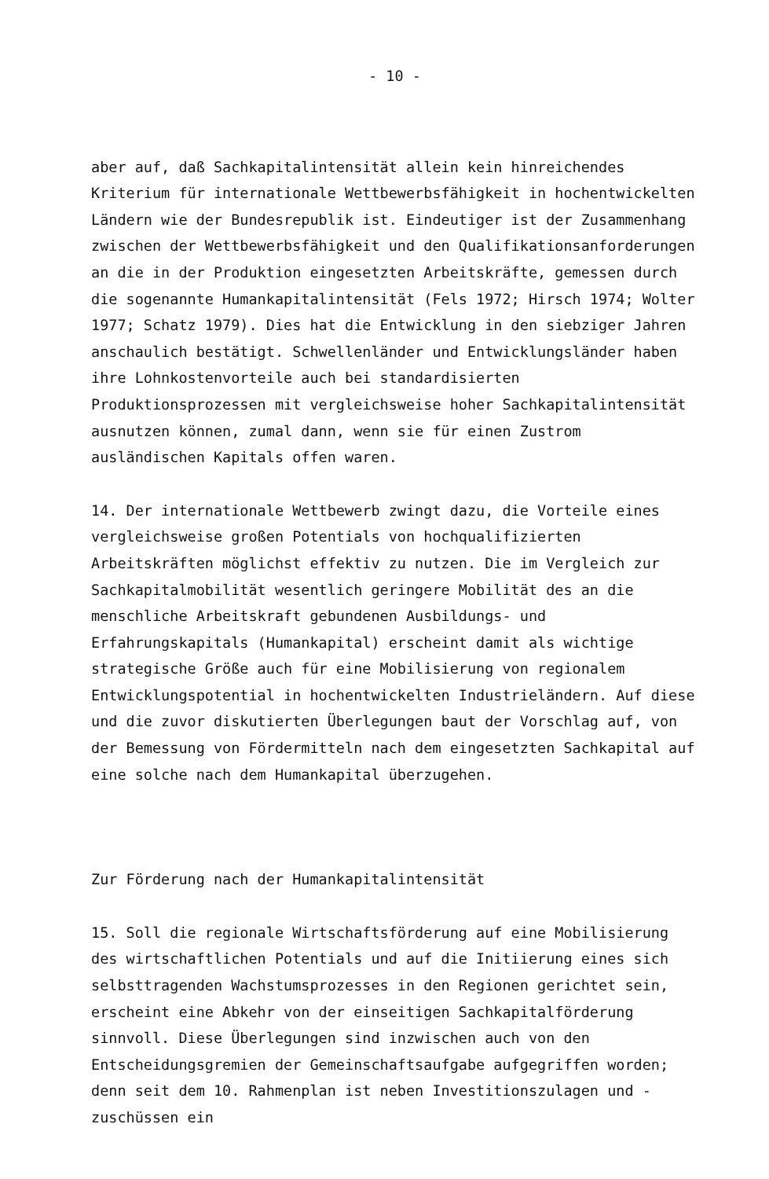- 10 -
aber auf, daß Sachkapitalintensität allein kein hinreichendes Kriterium für internationale Wettbewerbsfähigkeit in hochentwickelten Ländern wie der Bundesrepublik ist. Eindeutiger ist der Zusammenhang zwischen der Wettbewerbsfähigkeit und den Qualifikationsanforderungen an die in der Produktion eingesetzten Arbeitskräfte, gemessen durch die sogenannte Humankapitalintensität (Fels 1972; Hirsch 1974; Wolter 1977; Schatz 1979). Dies hat die Entwicklung in den siebziger Jahren anschaulich bestätigt. Schwellenländer und Entwicklungsländer haben ihre Lohnkostenvorteile auch bei standardisierten Produktionsprozessen mit vergleichsweise hoher Sachkapitalintensität ausnutzen können, zumal dann, wenn sie für einen Zustrom ausländischen Kapitals offen waren.
14. Der internationale Wettbewerb zwingt dazu, die Vorteile eines vergleichsweise großen Potentials von hochqualifizierten Arbeitskräften möglichst effektiv zu nutzen. Die im Vergleich zur Sachkapitalmobilität wesentlich geringere Mobilität des an die menschliche Arbeitskraft gebundenen Ausbildungs- und Erfahrungskapitals (Humankapital) erscheint damit als wichtige strategische Größe auch für eine Mobilisierung von regionalem Entwicklungspotential in hochentwickelten Industrieländern. Auf diese und die zuvor diskutierten Überlegungen baut der Vorschlag auf, von der Bemessung von Fördermitteln nach dem eingesetzten Sachkapital auf eine solche nach dem Humankapital überzugehen.
Zur Förderung nach der Humankapitalintensität
15. Soll die regionale Wirtschaftsförderung auf eine Mobilisierung des wirtschaftlichen Potentials und auf die Initiierung eines sich selbsttragenden Wachstumsprozesses in den Regionen gerichtet sein, erscheint eine Abkehr von der einseitigen Sachkapitalförderung sinnvoll. Diese Überlegungen sind inzwischen auch von den Entscheidungsgremien der Gemeinschaftsaufgabe aufgegriffen worden; denn seit dem 10. Rahmenplan ist neben Investitionszulagen und -zuschüssen ein